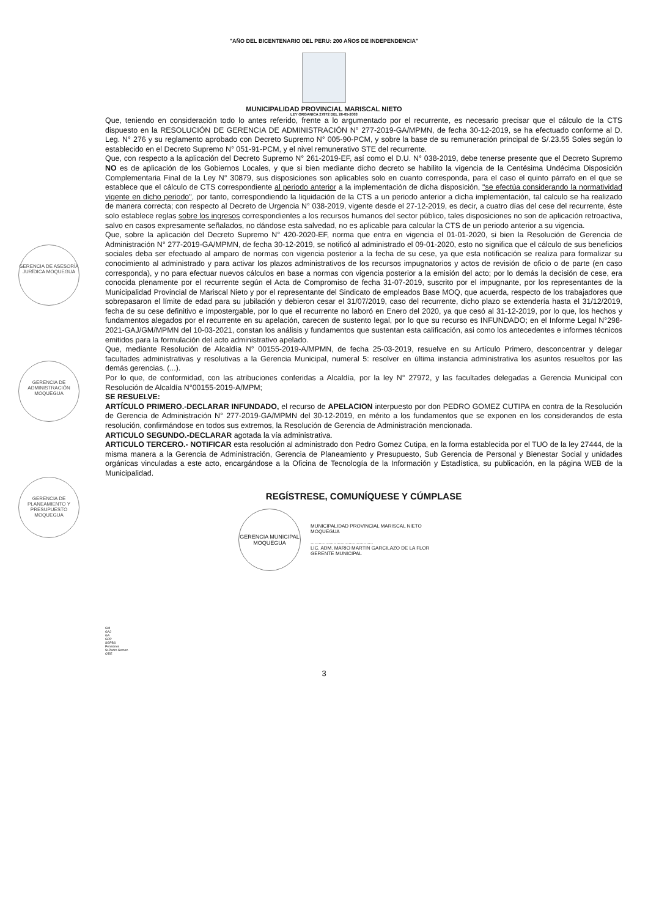"AÑO DEL BICENTENARIO DEL PERU: 200 AÑOS DE INDEPENDENCIA"
MUNICIPALIDAD PROVINCIAL MARISCAL NIETO
LEY ORGANICA 27972 DEL 26-05-2003
GERENCIA DE ASESORÍA JURÍDICA MOQUEGUA
GERENCIA DE ADMINISTRACIÓN MOQUEGUA
GERENCIA DE PLANEAMIENTO Y PRESUPUESTO MOQUEGUA
Que, teniendo en consideración todo lo antes referido, frente a lo argumentado por el recurrente, es necesario precisar que el cálculo de la CTS dispuesto en la RESOLUCIÓN DE GERENCIA DE ADMINISTRACIÓN N° 277-2019-GA/MPMN, de fecha 30-12-2019, se ha efectuado conforme al D. Leg. N° 276 y su reglamento aprobado con Decreto Supremo N° 005-90-PCM, y sobre la base de su remuneración principal de S/.23.55 Soles según lo establecido en el Decreto Supremo N° 051-91-PCM, y el nivel remunerativo STE del recurrente.
Que, con respecto a la aplicación del Decreto Supremo N° 261-2019-EF, así como el D.U. N° 038-2019, debe tenerse presente que el Decreto Supremo NO es de aplicación de los Gobiernos Locales, y que si bien mediante dicho decreto se habilito la vigencia de la Centésima Undécima Disposición Complementaria Final de la Ley N° 30879, sus disposiciones son aplicables solo en cuanto corresponda, para el caso el quinto párrafo en el que se establece que el cálculo de CTS correspondiente al periodo anterior a la implementación de dicha disposición, "se efectúa considerando la normatividad vigente en dicho periodo", por tanto, correspondiendo la liquidación de la CTS a un periodo anterior a dicha implementación, tal calculo se ha realizado de manera correcta; con respecto al Decreto de Urgencia N° 038-2019, vigente desde el 27-12-2019, es decir, a cuatro días del cese del recurrente, éste solo establece reglas sobre los ingresos correspondientes a los recursos humanos del sector público, tales disposiciones no son de aplicación retroactiva, salvo en casos expresamente señalados, no dándose esta salvedad, no es aplicable para calcular la CTS de un periodo anterior a su vigencia.
Que, sobre la aplicación del Decreto Supremo N° 420-2020-EF, norma que entra en vigencia el 01-01-2020, si bien la Resolución de Gerencia de Administración N° 277-2019-GA/MPMN, de fecha 30-12-2019, se notificó al administrado el 09-01-2020, esto no significa que el cálculo de sus beneficios sociales deba ser efectuado al amparo de normas con vigencia posterior a la fecha de su cese, ya que esta notificación se realiza para formalizar su conocimiento al administrado y para activar los plazos administrativos de los recursos impugnatorios y actos de revisión de oficio o de parte (en caso corresponda), y no para efectuar nuevos cálculos en base a normas con vigencia posterior a la emisión del acto; por lo demás la decisión de cese, era conocida plenamente por el recurrente según el Acta de Compromiso de fecha 31-07-2019, suscrito por el impugnante, por los representantes de la Municipalidad Provincial de Mariscal Nieto y por el representante del Sindicato de empleados Base MOQ, que acuerda, respecto de los trabajadores que sobrepasaron el límite de edad para su jubilación y debieron cesar el 31/07/2019, caso del recurrente, dicho plazo se extendería hasta el 31/12/2019, fecha de su cese definitivo e impostergable, por lo que el recurrente no laboró en Enero del 2020, ya que cesó al 31-12-2019, por lo que, los hechos y fundamentos alegados por el recurrente en su apelación, carecen de sustento legal, por lo que su recurso es INFUNDADO; en el Informe Legal N°298-2021-GAJ/GM/MPMN del 10-03-2021, constan los análisis y fundamentos que sustentan esta calificación, asi como los antecedentes e informes técnicos emitidos para la formulación del acto administrativo apelado.
Que, mediante Resolución de Alcaldía N° 00155-2019-A/MPMN, de fecha 25-03-2019, resuelve en su Artículo Primero, desconcentrar y delegar facultades administrativas y resolutivas a la Gerencia Municipal, numeral 5: resolver en última instancia administrativa los asuntos resueltos por las demás gerencias. (...).
Por lo que, de conformidad, con las atribuciones conferidas a Alcaldía, por la ley N° 27972, y las facultades delegadas a Gerencia Municipal con Resolución de Alcaldía N°00155-2019-A/MPM;
SE RESUELVE:
ARTÍCULO PRIMERO.-DECLARAR INFUNDADO, el recurso de APELACION interpuesto por don PEDRO GOMEZ CUTIPA en contra de la Resolución de Gerencia de Administración N° 277-2019-GA/MPMN del 30-12-2019, en mérito a los fundamentos que se exponen en los considerandos de esta resolución, confirmándose en todos sus extremos, la Resolución de Gerencia de Administración mencionada.
ARTICULO SEGUNDO.-DECLARAR agotada la vía administrativa.
ARTICULO TERCERO.- NOTIFICAR esta resolución al administrado don Pedro Gomez Cutipa, en la forma establecida por el TUO de la ley 27444, de la misma manera a la Gerencia de Administración, Gerencia de Planeamiento y Presupuesto, Sub Gerencia de Personal y Bienestar Social y unidades orgánicas vinculadas a este acto, encargándose a la Oficina de Tecnología de la Información y Estadística, su publicación, en la página WEB de la Municipalidad.
REGÍSTRESE, COMUNÍQUESE Y CÚMPLASE
GERENCIA MUNICIPAL
MOQUEGUA
MUNICIPALIDAD PROVINCIAL MARISCAL NIETO
MOQUEGUA
..............................................
LIC. ADM. MARIO MARTIN GARCILAZO DE LA FLOR
GERENTE MUNICIPAL
GM
GAJ
GA
GPP
SGPBS
Pensiones
Sr.Pedro Gomez.
OTIE
3